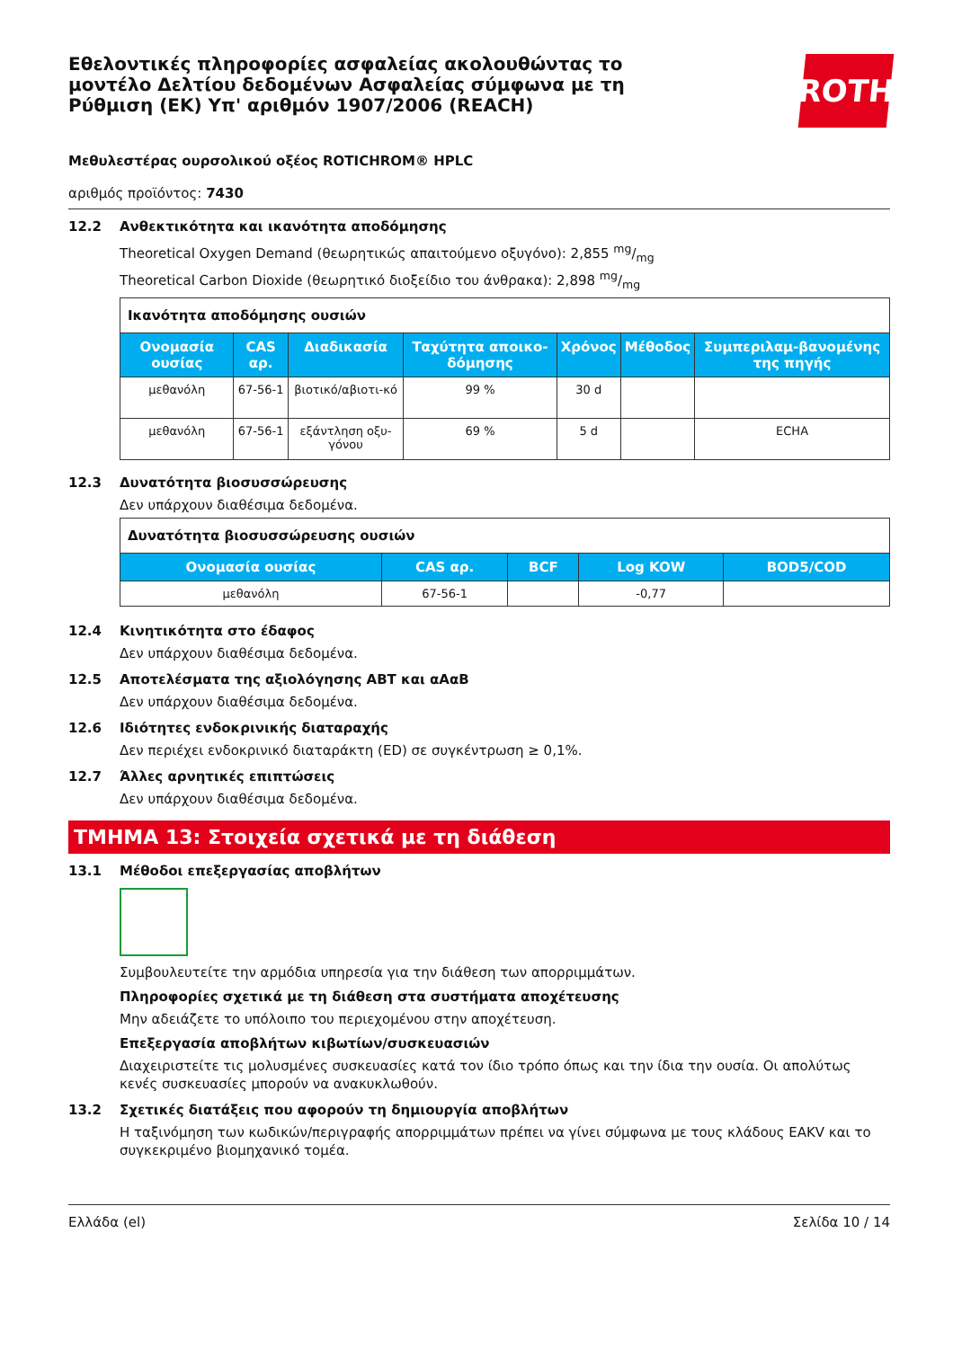Εθελοντικές πληροφορίες ασφαλείας ακολουθώντας το μοντέλο Δελτίου δεδομένων Ασφαλείας σύμφωνα με τη Ρύθμιση (ΕΚ) Υπ' αριθμόν 1907/2006 (REACH)
ROTH
Μεθυλεστέρας ουρσολικού οξέος ROTICHROM® HPLC
αριθμός προϊόντος: 7430
12.2 Ανθεκτικότητα και ικανότητα αποδόμησης
Theoretical Oxygen Demand (θεωρητικώς απαιτούμενο οξυγόνο): 2,855 mg/mg
Theoretical Carbon Dioxide (θεωρητικό διοξείδιο του άνθρακα): 2,898 mg/mg
| Ικανότητα αποδόμησης ουσιών | | | | | | |
| Ονομασία ουσίας | CAS αρ. | Διαδικασία | Ταχύτητα αποικο-δόμησης | Χρόνος | Μέθοδος | Συμπεριλαμ-βανομένης της πηγής |
| μεθανόλη | 67-56-1 | βιοτικό/αβιοτι-κό | 99 % | 30 d | | |
| μεθανόλη | 67-56-1 | εξάντληση οξυ-γόνου | 69 % | 5 d | | ECHA |
12.3 Δυνατότητα βιοσυσσώρευσης
Δεν υπάρχουν διαθέσιμα δεδομένα.
| Δυνατότητα βιοσυσσώρευσης ουσιών | | | | |
| Ονομασία ουσίας | CAS αρ. | BCF | Log KOW | BOD5/COD |
| μεθανόλη | 67-56-1 | | -0,77 | |
12.4 Κινητικότητα στο έδαφος
Δεν υπάρχουν διαθέσιμα δεδομένα.
12.5 Αποτελέσματα της αξιολόγησης ΑΒΤ και αΑαΒ
Δεν υπάρχουν διαθέσιμα δεδομένα.
12.6 Ιδιότητες ενδοκρινικής διαταραχής
Δεν περιέχει ενδοκρινικό διαταράκτη (ED) σε συγκέντρωση ≥ 0,1%.
12.7 Άλλες αρνητικές επιπτώσεις
Δεν υπάρχουν διαθέσιμα δεδομένα.
ΤΜΗΜΑ 13: Στοιχεία σχετικά με τη διάθεση
13.1 Μέθοδοι επεξεργασίας αποβλήτων
Συμβουλευτείτε την αρμόδια υπηρεσία για την διάθεση των απορριμμάτων.
Πληροφορίες σχετικά με τη διάθεση στα συστήματα αποχέτευσης
Μην αδειάζετε το υπόλοιπο του περιεχομένου στην αποχέτευση.
Επεξεργασία αποβλήτων κιβωτίων/συσκευασιών
Διαχειριστείτε τις μολυσμένες συσκευασίες κατά τον ίδιο τρόπο όπως και την ίδια την ουσία. Οι απολύτως κενές συσκευασίες μπορούν να ανακυκλωθούν.
13.2 Σχετικές διατάξεις που αφορούν τη δημιουργία αποβλήτων
Η ταξινόμηση των κωδικών/περιγραφής απορριμμάτων πρέπει να γίνει σύμφωνα με τους κλάδους ΕΑΚV και το συγκεκριμένο βιομηχανικό τομέα.
Ελλάδα (el) Σελίδα 10 / 14